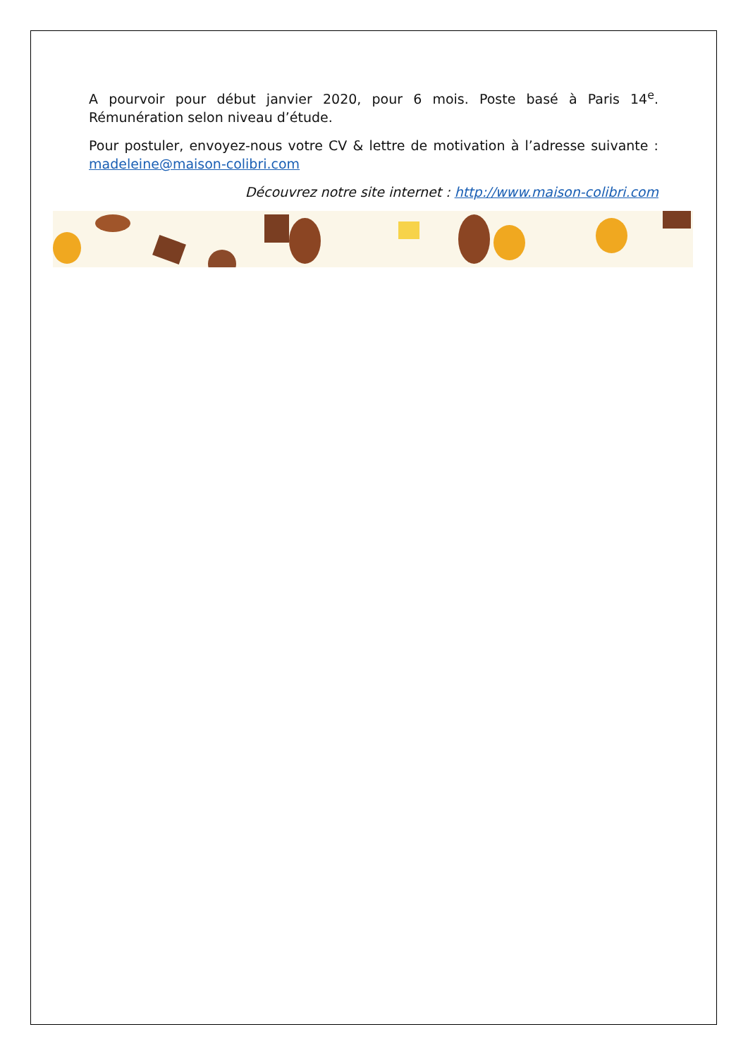A pourvoir pour début janvier 2020, pour 6 mois. Poste basé à Paris 14<sup>e</sup>. Rémunération selon niveau d’étude.
Pour postuler, envoyez-nous votre CV & lettre de motivation à l’adresse suivante : madeleine@maison-colibri.com
Découvrez notre site internet : http://www.maison-colibri.com